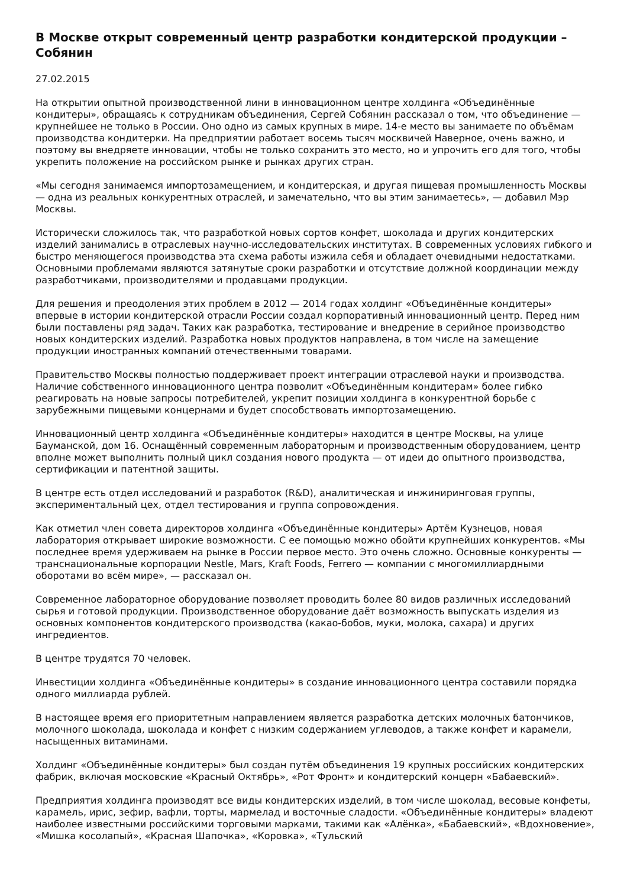В Москве открыт современный центр разработки кондитерской продукции – Собянин
27.02.2015
На открытии опытной производственной лини в инновационном центре холдинга «Объединённые кондитеры», обращаясь к сотрудникам объединения, Сергей Собянин рассказал о том, что объединение — крупнейшее не только в России. Оно одно из самых крупных в мире. 14-е место вы занимаете по объёмам производства кондитерки. На предприятии работает восемь тысяч москвичей Наверное, очень важно, и поэтому вы внедряете инновации, чтобы не только сохранить это место, но и упрочить его для того, чтобы укрепить положение на российском рынке и рынках других стран.
«Мы сегодня занимаемся импортозамещением, и кондитерская, и другая пищевая промышленность Москвы — одна из реальных конкурентных отраслей, и замечательно, что вы этим занимаетесь», — добавил Мэр Москвы.
Исторически сложилось так, что разработкой новых сортов конфет, шоколада и других кондитерских изделий занимались в отраслевых научно-исследовательских институтах. В современных условиях гибкого и быстро меняющегося производства эта схема работы изжила себя и обладает очевидными недостатками. Основными проблемами являются затянутые сроки разработки и отсутствие должной координации между разработчиками, производителями и продавцами продукции.
Для решения и преодоления этих проблем в 2012 — 2014 годах холдинг «Объединённые кондитеры» впервые в истории кондитерской отрасли России создал корпоративный инновационный центр. Перед ним были поставлены ряд задач. Таких как разработка, тестирование и внедрение в серийное производство новых кондитерских изделий. Разработка новых продуктов направлена, в том числе на замещение продукции иностранных компаний отечественными товарами.
Правительство Москвы полностью поддерживает проект интеграции отраслевой науки и производства. Наличие собственного инновационного центра позволит «Объединённым кондитерам» более гибко реагировать на новые запросы потребителей, укрепит позиции холдинга в конкурентной борьбе с зарубежными пищевыми концернами и будет способствовать импортозамещению.
Инновационный центр холдинга «Объединённые кондитеры» находится в центре Москвы, на улице Бауманской, дом 16. Оснащённый современным лабораторным и производственным оборудованием, центр вполне может выполнить полный цикл создания нового продукта — от идеи до опытного производства, сертификации и патентной защиты.
В центре есть отдел исследований и разработок (R&D), аналитическая и инжиниринговая группы, экспериментальный цех, отдел тестирования и группа сопровождения.
Как отметил член совета директоров холдинга «Объединённые кондитеры» Артём Кузнецов, новая лаборатория открывает широкие возможности. С ее помощью можно обойти крупнейших конкурентов. «Мы последнее время удерживаем на рынке в России первое место. Это очень сложно. Основные конкуренты — транснациональные корпорации Nestle, Mars, Kraft Foods, Ferrero — компании с многомиллиардными оборотами во всём мире», — рассказал он.
Современное лабораторное оборудование позволяет проводить более 80 видов различных исследований сырья и готовой продукции. Производственное оборудование даёт возможность выпускать изделия из основных компонентов кондитерского производства (какао-бобов, муки, молока, сахара) и других ингредиентов.
В центре трудятся 70 человек.
Инвестиции холдинга «Объединённые кондитеры» в создание инновационного центра составили порядка одного миллиарда рублей.
В настоящее время его приоритетным направлением является разработка детских молочных батончиков, молочного шоколада, шоколада и конфет с низким содержанием углеводов, а также конфет и карамели, насыщенных витаминами.
Холдинг «Объединённые кондитеры» был создан путём объединения 19 крупных российских кондитерских фабрик, включая московские «Красный Октябрь», «Рот Фронт» и кондитерский концерн «Бабаевский».
Предприятия холдинга производят все виды кондитерских изделий, в том числе шоколад, весовые конфеты, карамель, ирис, зефир, вафли, торты, мармелад и восточные сладости. «Объединённые кондитеры» владеют наиболее известными российскими торговыми марками, такими как «Алёнка», «Бабаевский», «Вдохновение», «Мишка косолапый», «Красная Шапочка», «Коровка», «Тульский